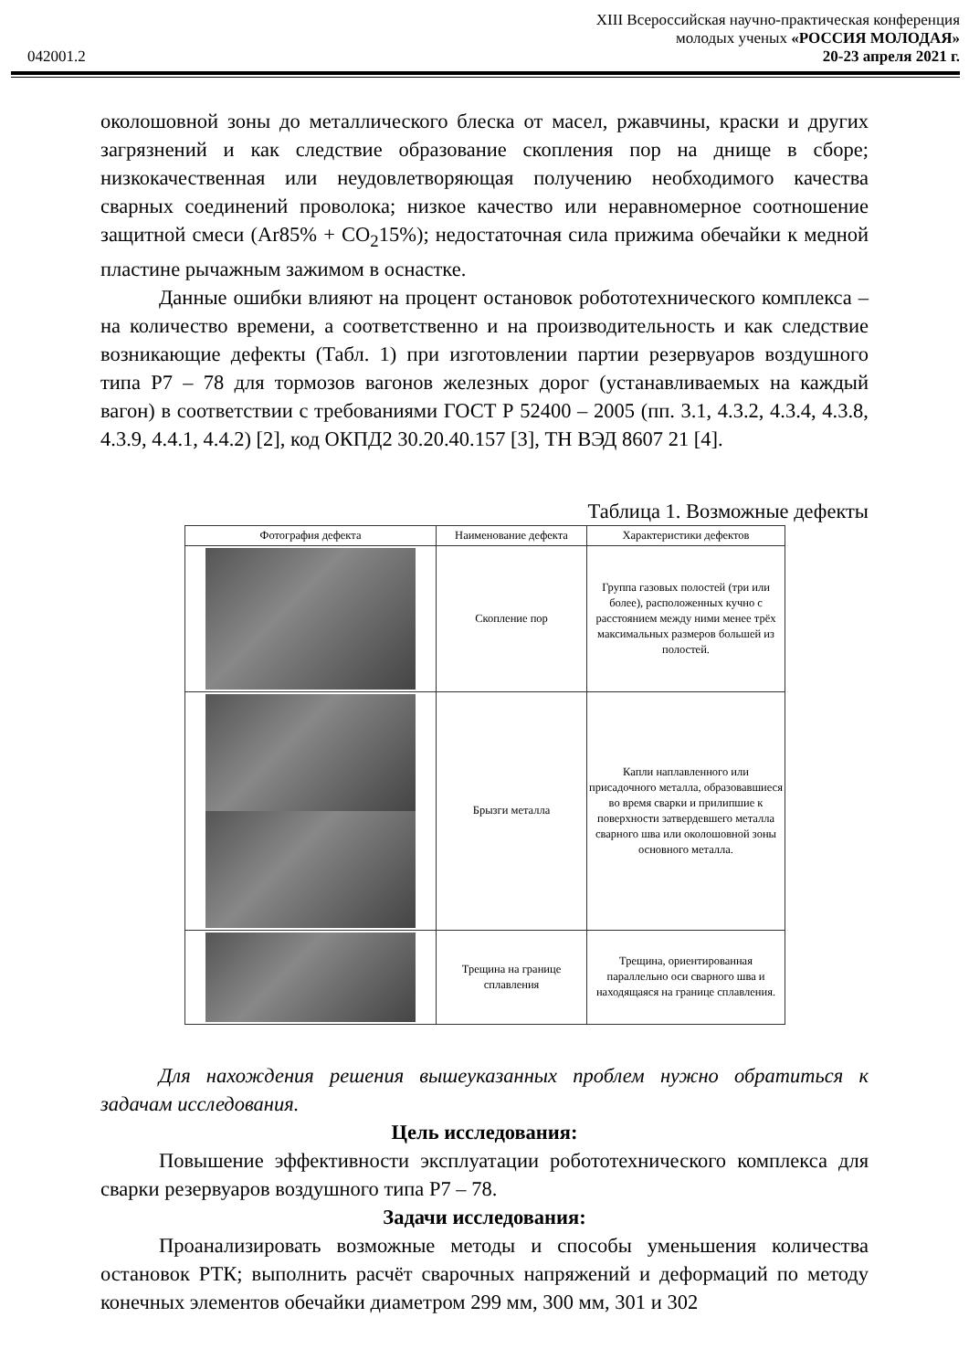XIII Всероссийская научно-практическая конференция
молодых ученых «РОССИЯ МОЛОДАЯ»
042001.2 20-23 апреля 2021 г.
околошовной зоны до металлического блеска от масел, ржавчины, краски и других загрязнений и как следствие образование скопления пор на днище в сборе; низкокачественная или неудовлетворяющая получению необходимого качества сварных соединений проволока; низкое качество или неравномерное соотношение защитной смеси (Ar85% + CO<sub>2</sub>15%); недостаточная сила прижима обечайки к медной пластине рычажным зажимом в оснастке.
Данные ошибки влияют на процент остановок робототехнического комплекса – на количество времени, а соответственно и на производительность и как следствие возникающие дефекты (Табл. 1) при изготовлении партии резервуаров воздушного типа Р7 – 78 для тормозов вагонов железных дорог (устанавливаемых на каждый вагон) в соответствии с требованиями ГОСТ Р 52400 – 2005 (пп. 3.1, 4.3.2, 4.3.4, 4.3.8, 4.3.9, 4.4.1, 4.4.2) [2], код ОКПД2 30.20.40.157 [3], ТН ВЭД 8607 21 [4].
Таблица 1. Возможные дефекты
| Фотография дефекта | Наименование дефекта | Характеристики дефектов |
| --- | --- | --- |
| | Скопление пор | Группа газовых полостей (три или более), расположенных кучно с расстоянием между ними менее трёх максимальных размеров большей из полостей. |
| | Брызги металла | Капли наплавленного или присадочного металла, образовавшиеся во время сварки и прилипшие к поверхности затвердевшего металла сварного шва или околошовной зоны основного металла. |
| | Трещина на границе сплавления | Трещина, ориентированная параллельно оси сварного шва и находящаяся на границе сплавления. |
Для нахождения решения вышеуказанных проблем нужно обратиться к задачам исследования.
Цель исследования:
Повышение эффективности эксплуатации робототехнического комплекса для сварки резервуаров воздушного типа Р7 – 78.
Задачи исследования:
Проанализировать возможные методы и способы уменьшения количества остановок РТК; выполнить расчёт сварочных напряжений и деформаций по методу конечных элементов обечайки диаметром 299 мм, 300 мм, 301 и 302